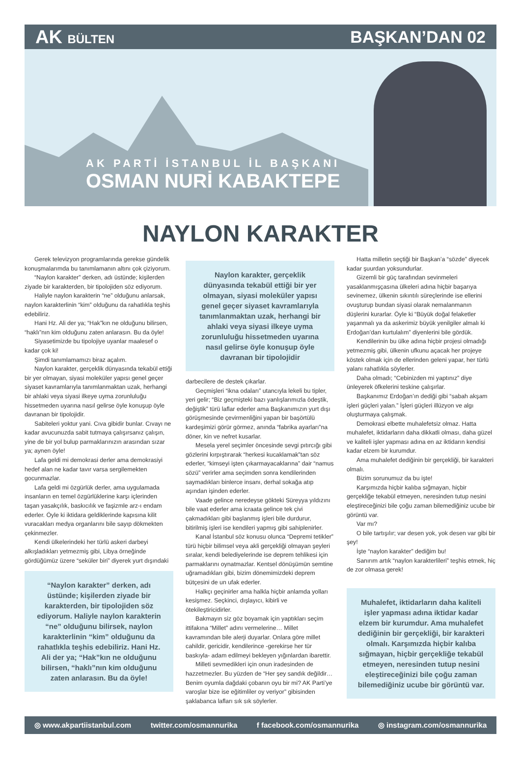AK BÜLTEN
BAŞKAN’DAN 02
AK PARTİ İSTANBUL İL BAŞKANI
OSMAN NURİ KABAKTEPE
NAYLON KARAKTER
Gerek televizyon programlarında gerekse gündelik konuşmalarımda bu tanımlamanın altını çok çiziyorum.
“Naylon karakter” derken, adı üstünde; kişilerden ziyade bir karakterden, bir tipolojiden söz ediyorum.
Haliyle naylon karakterin “ne” olduğunu anlarsak, naylon karakterlinin “kim” olduğunu da rahatlıkla teşhis edebiliriz.
Hani Hz. Ali der ya; “Hak”kın ne olduğunu bilirsen, “haklı”nın kim olduğunu zaten anlarasın. Bu da öyle!
Siyasetimizde bu tipolojiye uyanlar maalesef o kadar çok ki!
Şimdi tanımlamamızı biraz açalım.
Naylon karakter, gerçeklik dünyasında tekabül ettiği bir yer olmayan, siyasi moleküler yapısı genel geçer siyaset kavramlarıyla tanımlanmaktan uzak, herhangi bir ahlaki veya siyasi ilkeye uyma zorunluluğu hissetmeden uyarına nasıl gelirse öyle konuşup öyle davranan bir tipolojidir.
Sabiteleri yoktur yani. Cıva gibidir bunlar. Cıvayı ne kadar avucunuzda sabit tutmaya çalışırsanız çalışın, yine de bir yol bulup parmaklarınızın arasından sızar ya; aynen öyle!
Lafa geldi mi demokrasi derler ama demokrasiyi hedef alan ne kadar tavır varsa sergilemekten gocunmazlar.
Lafa geldi mi özgürlük derler, ama uygulamada insanların en temel özgürlüklerine karşı içlerinden taşan yasakçılık, baskıcılık ve faşizmle arz-ı endam ederler. Öyle ki iktidara geldiklerinde kapısına kilit vuracakları medya organlarını bile sayıp dökmekten çekinmezler.
Kendi ülkelerindeki her türlü askeri darbeyi alkışladıkları yetmezmiş gibi, Libya örneğinde gördüğümüz üzere “seküler biri” diyerek yurt dışındaki
“Naylon karakter” derken, adı üstünde; kişilerden ziyade bir karakterden, bir tipolojiden söz ediyorum. Haliyle naylon karakterin “ne” olduğunu bilirsek, naylon karakterlinin “kim” olduğunu da rahatlıkla teşhis edebiliriz. Hani Hz. Ali der ya; “Hak”kın ne olduğunu bilirsen, “haklı”nın kim olduğunu zaten anlarasın. Bu da öyle!
Naylon karakter, gerçeklik dünyasında tekabül ettiği bir yer olmayan, siyasi moleküler yapısı genel geçer siyaset kavramlarıyla tanımlanmaktan uzak, herhangi bir ahlaki veya siyasi ilkeye uyma zorunluluğu hissetmeden uyarına nasıl gelirse öyle konuşup öyle davranan bir tipolojidir
darbecilere de destek çıkarlar.
Geçmişleri “ikna odaları” utancıyla lekeli bu tipler, yeri gelir; “Biz geçmişteki bazı yanlışlarımızla ödeştik, değiştik” türü laflar ederler ama Başkanımızın yurt dışı görüşmesinde çevirmenliğini yapan bir başörtülü kardeşimizi görür görmez, anında “fabrika ayarları”na döner, kin ve nefret kusarlar.
Mesela yerel seçimler öncesinde sevgi pıtırcığı gibi gözlerini kırpıştırarak “herkesi kucaklamak”tan söz ederler, “kimseyi işten çıkarmayacaklarına” dair “namus sözü” verirler ama seçimden sonra kendilerinden saymadıkları binlerce insanı, derhal sokağa atıp aşından işinden ederler.
Vaade gelince neredeyse gökteki Süreyya yıldızını bile vaat ederler ama icraata gelince tek çivi çakmadıkları gibi başlanmış işleri bile durdurur, bitirilmiş işleri ise kendileri yapmış gibi sahiplenirler.
Kanal İstanbul söz konusu olunca “Depremi tetikler” türü hiçbir bilimsel veya akli gerçekliği olmayan şeyleri sıralar, kendi belediyelerinde ise deprem tehlikesi için parmaklarını oynatmazlar. Kentsel dönüşümün semtine uğramadıkları gibi, bizim dönemimizdeki deprem bütçesini de un ufak ederler.
Halkçı geçinirler ama halkla hiçbir anlamda yolları kesişmez. Seçkinci, dışlayıcı, kibirli ve ötekileştiricidirler.
Bakmayın siz göz boyamak için yaptıkları seçim ittifakına “Millet” adını vermelerine… Millet kavramından bile alerji duyarlar. Onlara göre millet cahildir, gericidir, kendilerince -gerekirse her tür baskıyla- adam edilmeyi bekleyen yığınlardan ibarettir.
Milleti sevmedikleri için onun iradesinden de hazzetmezler. Bu yüzden de “Her şey sandık değildir… Benim oyumla dağdaki çobanın oyu bir mi? AK Parti’ye varoşlar bize ise eğitimliler oy veriyor” gibisinden şaklabanca lafları sık sık söylerler.
Hatta milletin seçtiği bir Başkan’a “sözde” diyecek kadar şuurdan yoksundurlar.
Gizemli bir güç tarafından sevinmeleri yasaklanmışçasına ülkeleri adına hiçbir başarıya sevinemez, ülkenin sıkıntılı süreçlerinde ise ellerini ovuşturup bundan siyasi olarak nemalanmanın düşlerini kurarlar. Öyle ki “Büyük doğal felaketler yaşanmalı ya da askerimiz büyük yenilgiler almalı ki Erdoğan’dan kurtulalım” diyenlerini bile gördük.
Kendilerinin bu ülke adına hiçbir projesi olmadığı yetmezmiş gibi, ülkenin ufkunu açacak her projeye köstek olmak için de ellerinden geleni yapar, her türlü yalanı rahatlıkla söylerler.
Daha olmadı; “Cebinizden mi yaptınız” diye ünleyerek öfkelerini teskine çalışırlar.
Başkanımız Erdoğan’ın dediği gibi “sabah akşam işleri güçleri yalan.” İşleri güçleri illüzyon ve algı oluşturmaya çalışmak.
Demokrasi elbette muhalefetsiz olmaz. Hatta muhalefet, iktidarların daha dikkatli olması, daha güzel ve kaliteli işler yapması adına en az iktidarın kendisi kadar elzem bir kurumdur.
Ama muhalefet dediğinin bir gerçekliği, bir karakteri olmalı.
Bizim sorunumuz da bu işte!
Karşımızda hiçbir kalıba sığmayan, hiçbir gerçekliğe tekabül etmeyen, neresinden tutup nesini eleştireceğinizi bile çoğu zaman bilemediğiniz ucube bir görüntü var.
Var mı?
O bile tartışılır; var desen yok, yok desen var gibi bir şey!
İşte “naylon karakter” dediğim bu!
Sanırım artık “naylon karakterlileri” teşhis etmek, hiç de zor olmasa gerek!
Muhalefet, iktidarların daha kaliteli işler yapması adına iktidar kadar elzem bir kurumdur. Ama muhalefet dediğinin bir gerçekliği, bir karakteri olmalı. Karşımızda hiçbir kalıba sığmayan, hiçbir gerçekliğe tekabül etmeyen, neresinden tutup nesini eleştireceğinizi bile çoğu zaman bilemediğiniz ucube bir görüntü var.
◎ www.akpartiistanbul.com twitter.com/osmannurika f facebook.com/osmannurika ◎ instagram.com/osmannurika